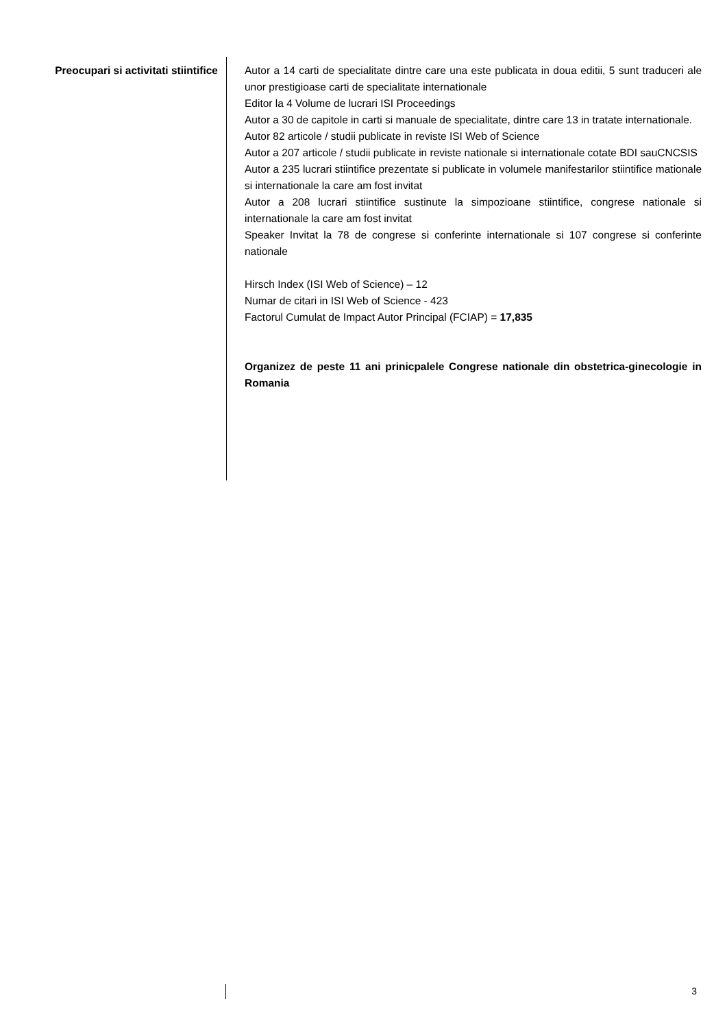Preocupari si activitati stiintifice
Autor a 14 carti de specialitate dintre care una este publicata in doua editii, 5 sunt traduceri ale unor prestigioase carti de specialitate internationale
Editor la 4 Volume de lucrari ISI Proceedings
Autor a 30 de capitole in carti si manuale de specialitate, dintre care 13 in tratate internationale.
Autor 82 articole / studii publicate in reviste ISI Web of Science
Autor a 207 articole / studii publicate in reviste nationale si internationale cotate BDI sauCNCSIS
Autor a 235 lucrari stiintifice prezentate si publicate in volumele manifestarilor stiintifice mationale si internationale la care am fost invitat
Autor a 208 lucrari stiintifice sustinute la simpozioane stiintifice, congrese nationale si internationale la care am fost invitat
Speaker Invitat la 78 de congrese si conferinte internationale si 107 congrese si conferinte nationale
Hirsch Index (ISI Web of Science) – 12
Numar de citari in ISI Web of Science - 423
Factorul Cumulat de Impact Autor Principal (FCIAP) = 17,835
Organizez de peste 11 ani prinicpalele Congrese nationale din obstetrica-ginecologie in Romania
3